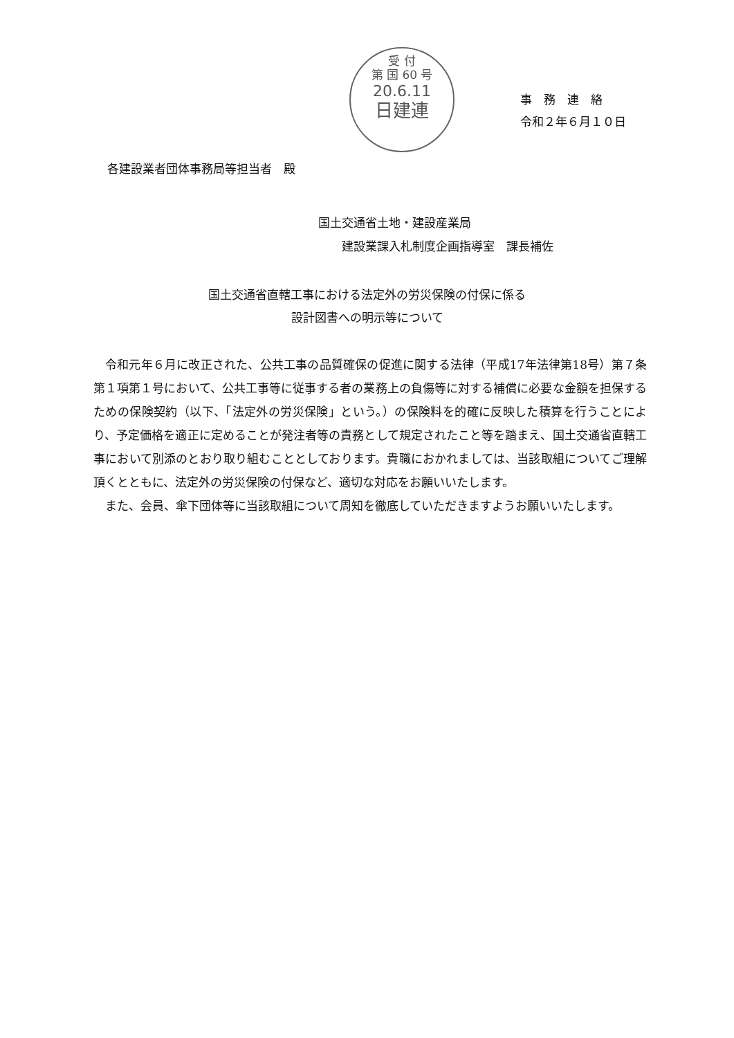受 付
第 国 60 号
20.6.11
日建連
事　務　連　絡
令和２年６月１０日
各建設業者団体事務局等担当者　殿
国土交通省土地・建設産業局
　　建設業課入札制度企画指導室　課長補佐
国土交通省直轄工事における法定外の労災保険の付保に係る
設計図書への明示等について
令和元年６月に改正された、公共工事の品質確保の促進に関する法律（平成17年法律第18号）第７条第１項第１号において、公共工事等に従事する者の業務上の負傷等に対する補償に必要な金額を担保するための保険契約（以下、「法定外の労災保険」という。）の保険料を的確に反映した積算を行うことにより、予定価格を適正に定めることが発注者等の責務として規定されたこと等を踏まえ、国土交通省直轄工事において別添のとおり取り組むこととしております。貴職におかれましては、当該取組についてご理解頂くとともに、法定外の労災保険の付保など、適切な対応をお願いいたします。
また、会員、傘下団体等に当該取組について周知を徹底していただきますようお願いいたします。